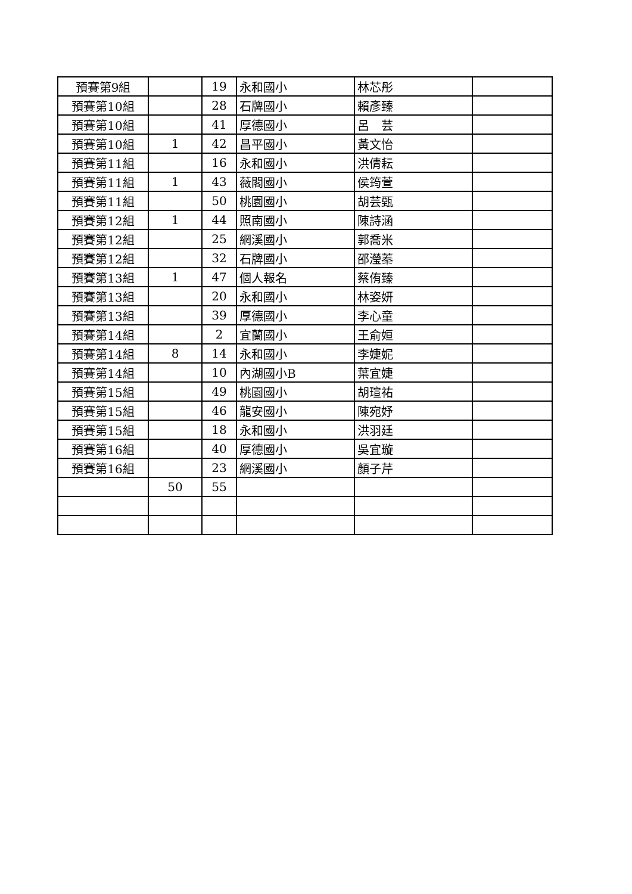| 預賽第9組 | | 19 | 永和國小 | 林芯彤 | |
| 預賽第10組 | | 28 | 石牌國小 | 賴彥臻 | |
| 預賽第10組 | | 41 | 厚德國小 | 呂 芸 | |
| 預賽第10組 | 1 | 42 | 昌平國小 | 黃文怡 | |
| 預賽第11組 | | 16 | 永和國小 | 洪倩耘 | |
| 預賽第11組 | 1 | 43 | 薇閣國小 | 侯筠萱 | |
| 預賽第11組 | | 50 | 桃園國小 | 胡芸甄 | |
| 預賽第12組 | 1 | 44 | 照南國小 | 陳詩涵 | |
| 預賽第12組 | | 25 | 網溪國小 | 郭喬米 | |
| 預賽第12組 | | 32 | 石牌國小 | 邵瀅蓁 | |
| 預賽第13組 | 1 | 47 | 個人報名 | 蔡侑臻 | |
| 預賽第13組 | | 20 | 永和國小 | 林姿妍 | |
| 預賽第13組 | | 39 | 厚德國小 | 李心童 | |
| 預賽第14組 | | 2 | 宜蘭國小 | 王俞姮 | |
| 預賽第14組 | 8 | 14 | 永和國小 | 李婕妮 | |
| 預賽第14組 | | 10 | 內湖國小B | 葉宜婕 | |
| 預賽第15組 | | 49 | 桃園國小 | 胡瑄祐 | |
| 預賽第15組 | | 46 | 龍安國小 | 陳宛妤 | |
| 預賽第15組 | | 18 | 永和國小 | 洪羽廷 | |
| 預賽第16組 | | 40 | 厚德國小 | 吳宜璇 | |
| 預賽第16組 | | 23 | 網溪國小 | 顏子芹 | |
| | 50 | 55 | | | |